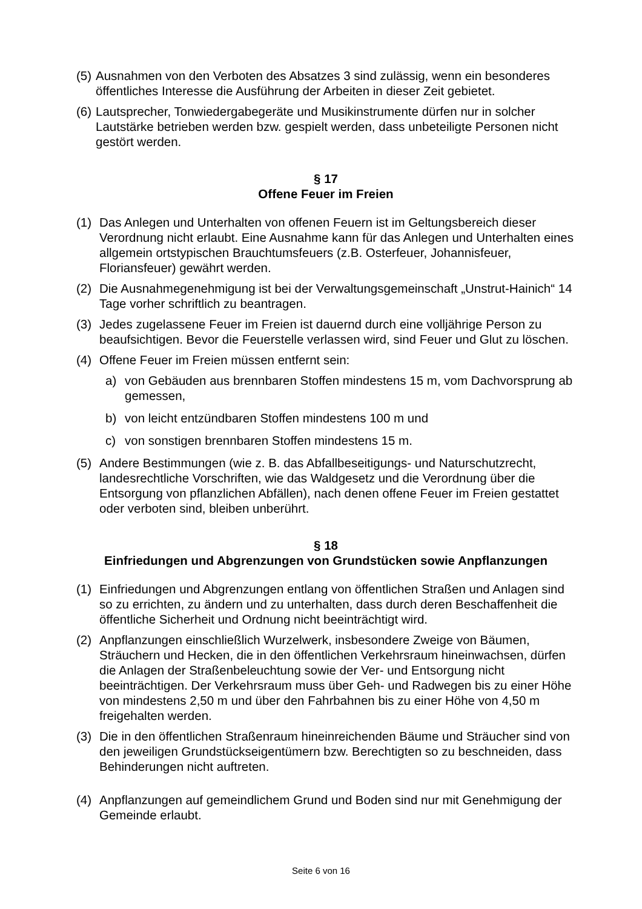(5) Ausnahmen von den Verboten des Absatzes 3 sind zulässig, wenn ein besonderes öffentliches Interesse die Ausführung der Arbeiten in dieser Zeit gebietet.
(6) Lautsprecher, Tonwiedergabegeräte und Musikinstrumente dürfen nur in solcher Lautstärke betrieben werden bzw. gespielt werden, dass unbeteiligte Personen nicht gestört werden.
§ 17
Offene Feuer im Freien
(1) Das Anlegen und Unterhalten von offenen Feuern ist im Geltungsbereich dieser Verordnung nicht erlaubt. Eine Ausnahme kann für das Anlegen und Unterhalten eines allgemein ortstypischen Brauchtumsfeuers (z.B. Osterfeuer, Johannisfeuer, Floriansfeuer) gewährt werden.
(2) Die Ausnahmegenehmigung ist bei der Verwaltungsgemeinschaft „Unstrut-Hainich“ 14 Tage vorher schriftlich zu beantragen.
(3) Jedes zugelassene Feuer im Freien ist dauernd durch eine volljährige Person zu beaufsichtigen. Bevor die Feuerstelle verlassen wird, sind Feuer und Glut zu löschen.
(4) Offene Feuer im Freien müssen entfernt sein:
a) von Gebäuden aus brennbaren Stoffen mindestens 15 m, vom Dachvorsprung ab gemessen,
b) von leicht entzündbaren Stoffen mindestens 100 m und
c) von sonstigen brennbaren Stoffen mindestens 15 m.
(5) Andere Bestimmungen (wie z. B. das Abfallbeseitigungs- und Naturschutzrecht, landesrechtliche Vorschriften, wie das Waldgesetz und die Verordnung über die Entsorgung von pflanzlichen Abfällen), nach denen offene Feuer im Freien gestattet oder verboten sind, bleiben unberührt.
§ 18
Einfriedungen und Abgrenzungen von Grundstücken sowie Anpflanzungen
(1) Einfriedungen und Abgrenzungen entlang von öffentlichen Straßen und Anlagen sind so zu errichten, zu ändern und zu unterhalten, dass durch deren Beschaffenheit die öffentliche Sicherheit und Ordnung nicht beeinträchtigt wird.
(2) Anpflanzungen einschließlich Wurzelwerk, insbesondere Zweige von Bäumen, Sträuchern und Hecken, die in den öffentlichen Verkehrsraum hineinwachsen, dürfen die Anlagen der Straßenbeleuchtung sowie der Ver- und Entsorgung nicht beeinträchtigen. Der Verkehrsraum muss über Geh- und Radwegen bis zu einer Höhe von mindestens 2,50 m und über den Fahrbahnen bis zu einer Höhe von 4,50 m freigehalten werden.
(3) Die in den öffentlichen Straßenraum hineinreichenden Bäume und Sträucher sind von den jeweiligen Grundstückseigentümern bzw. Berechtigten so zu beschneiden, dass Behinderungen nicht auftreten.
(4) Anpflanzungen auf gemeindlichem Grund und Boden sind nur mit Genehmigung der Gemeinde erlaubt.
Seite 6 von 16